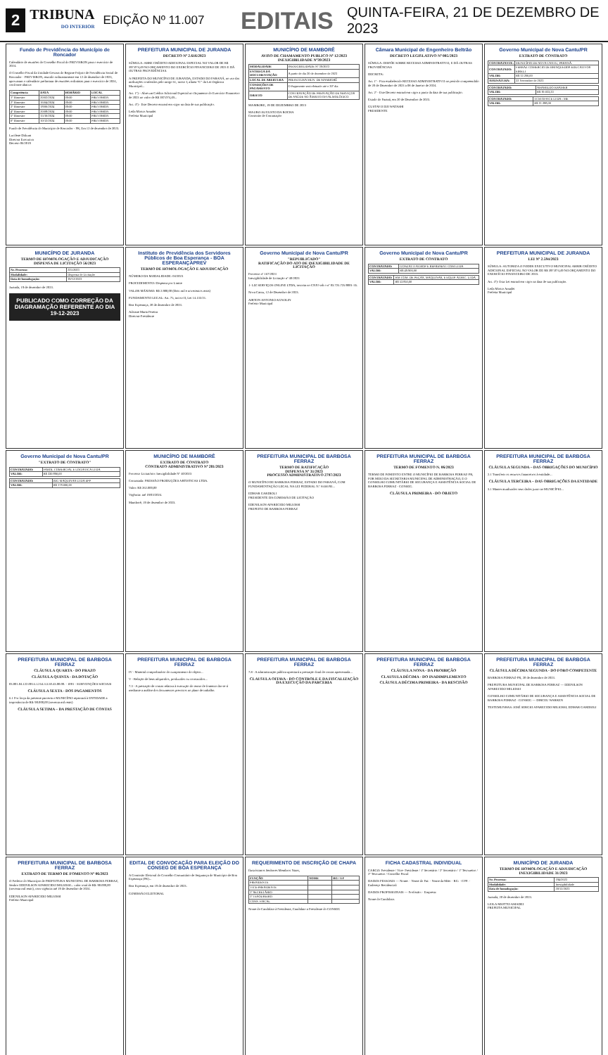2
TRIBUNA
DO INTERIOR
EDIÇÃO Nº 11.007
EDITAIS
QUINTA-FEIRA, 21 DE DEZEMBRO DE 2023
Fundo de Previdência do Município de Roncador
Calendário de reuniões do Conselho Fiscal do PREVISRON para o exercício de 2024.
O Conselho Fiscal da Unidade Gestora do Regime Próprio de Previdência Social de Roncador - PREVISRON, reunido ordinariamente em 12 de dezembro de 2023, aprovaram o calendário preliminar de reuniões ordinárias para o exercício de 2024, conforme abaixo:
| Competência | DATA | HORÁRIO | LOCAL |
| --- | --- | --- | --- |
| 1º Bimestre | 20/02/2024 | 09:00 | PREVISRON |
| 2º Bimestre | 16/04/2024 | 09:00 | PREVISRON |
| 3º Bimestre | 18/06/2024 | 09:00 | PREVISRON |
| 4º Bimestre | 20/08/2024 | 09:00 | PREVISRON |
| 5º Bimestre | 15/10/2024 | 09:00 | PREVISRON |
| 6º Bimestre | 10/12/2024 | 09:00 | PREVISRON |
Fundo de Previdência do Município de Roncador - PR, Em 12 de dezembro de 2023.
Lucilene Ditkum
Diretora Executiva
Decreto 06/2019
PREFEITURA MUNICIPAL DE JURANDA
DECRETO Nº 2.616/2023
SÚMULA: ABRE CRÉDITO ADICIONAL ESPECIAL NO VALOR DE R$ 397.074,49 NO ORÇAMENTO DO EXERCÍCIO FINANCEIRO DE 2023 E DÁ OUTRAS PROVIDÊNCIAS.
A PREFEITA DO MUNICÍPIO DE JURANDA, ESTADO DO PARANÁ, no uso das atribuições conferidas pelo artigo 61, inciso I, alínea "C" da Lei Orgânica Municipal...
Art. 1º) – Abre um Crédito Adicional Especial no Orçamento do Exercício Financeiro de 2023 no valor de R$ 397.074,49...
Art. 4º) - Este Decreto entrará em vigor na data de sua publicação.
Leila Miotto Amadei
Prefeita Municipal
MUNICÍPIO DE MAMBORÊ
AVISO DE CHAMAMENTO PUBLICO Nº 12/2023
INEXIGIBILIDADE Nº39/2023
| MODALIDADE | INEXIGIBILIDADE Nº 39/2023 |
| ENTREGA DA DOCUMENTAÇÃO | A partir do dia 20 de dezembro de 2023 |
| LOCAL DE ABERTURA | PREFEITURA MUN. DE MAMBORÊ |
| CONDIÇÕES DE PAGAMENTO | O Pagamento será efetuado até o 30º dia |
| OBJETO | CONTRATAÇÃO DE PRESTAÇÃO DE SERVIÇOS DE SAÚDE NO ÂMBITO OFTALMOLÓGICO |
MAMBORE, 19 DE DEZEMBRO DE 2023
MAURO AUGUSTO DA ROCHA
Comissão de Contratação
Câmara Municipal de Engenheiro Beltrão
DECRETO LEGISLATIVO Nº 005/2023
SÚMULA: DISPÕE SOBRE RECESSO ADMINISTRATIVO, E DÁ OUTRAS PROVIDÊNCIAS
DECRETA:
Art. 1º - Fica estabelecido RECESSO ADMINISTRATIVO no período compreendido de 20 de Dezembro de 2023 a 08 de Janeiro de 2024.
Art. 2º - Este Decreto entrará em vigor a partir da data de sua publicação.
Estado do Paraná, em 20 de Dezembro de 2023.
GUSTAVO EIJI WATASHI
PRESIDENTE
Governo Municipal de Nova Cantu/PR
EXTRATO DE CONTRATO
| CONTRATANTE: | MUNICÍPIO DE NOVA CANTU, PARANÁ. |
| CONTRATADO: | FERRAZ COMERCIO DE BRINQUEDOS EDUCATIVOS EIRELI |
| VALOR: | R$ 12.200,00 |
| ASSINATURA: | 22 Novembro de 2023 |
| CONTRATADO: | AMARILDO KRAMER |
| VALOR: | R$ 19.033,33 |
| CONTRATADO: | TCM OFFICE LTDA - ME |
| VALOR: | R$ 11.398,00 |
MUNICÍPIO DE JURANDA
TERMO DE HOMOLOGAÇÃO E ADJUDICAÇÃO
DISPENSA DE LICITAÇÃO 56/2023
| Nr. Processo: | 225/2023 |
| Modalidade: | Dispensa de Licitação |
| Data de homologação: | 19/12/2023 |
Juranda, 19 de dezembro de 2023.
PUBLICADO COMO CORREÇÃO DA DIAGRAMAÇÃO REFERENTE AO DIA 19-12-2023
Instituto de Previdência dos Servidores Públicos de Boa Esperança - BOA ESPERANÇAPREV
TERMO DE HOMOLOGAÇÃO E ADJUDICAÇÃO
NÚMERO DA MODALIDADE: 04/2023
PROCEDIMENTO: Dispensa por Limite
VALOR MÁXIMO: R$ 2.900,00 (Dois mil e novecentos reais)
FUNDAMENTO LEGAL: Art. 75, inciso II, Lei 14.133/21.
Boa Esperança, 20 de dezembro de 2023.
Adriane Maria Pereira
Diretora-Presidente
Governo Municipal de Nova Cantu/PR
"REPUBLICADO"
RATIFICAÇÃO DO ATO DE INEXIGIBILIDADE DE LICITAÇÃO
Processo nº 167/2023
Inexigibilidade de Licitação nº 40/2023
1- LIZ SERVIÇOS ONLINE LTDA, inscrita no CNPJ sob o nº 03.725.725/0001-35.
Nova Cantu, 12 de Dezembro de 2023.
AIRTON ANTONIO AGNOLIN
Prefeito Municipal
Governo Municipal de Nova Cantu/PR
EXTRATO DE CONTRATO
| CONTRATADO: | GONZATTI AGROP E REPRESENT COM LTDA |
| VALOR: | R$ 49.900,00 |
| CONTRATADO: | HM COM. DE PEÇAS, MAQUINAS, E EQUIP. AGRIC. LTDA |
| VALOR: | R$ 53.850,00 |
PREFEITURA MUNICIPAL DE JURANDA
LEI Nº 2.594/2023
SÚMULA: AUTORIZA O PODER EXECUTIVO MUNICIPAL ABRIR CRÉDITO ADICIONAL ESPECIAL NO VALOR DE R$ 397.074,49 NO ORÇAMENTO DO EXERCÍCIO FINANCEIRO DE 2023.
Art. 4º)- Esta Lei entrará em vigor na data de sua publicação.
Leila Miotto Amadei
Prefeita Municipal
Governo Municipal de Nova Cantu/PR
"EXTRATO DE CONTRATO"
| CONTRATADO: | FAROL COMERCIAL E LOGISTICA LTDA |
| VALOR: | R$ 330.890,00 |
| CONTRATADO: | BIG MAQUINAS LTDA EPP |
| VALOR: | R$ 178.000,00 |
MUNICÍPIO DE MAMBORÊ
EXTRATO DE CONTRATO
CONTRATO ADMINISTRATIVO Nº 281/2023
Processo Licitatório: Inexigibilidade Nº 40/2023
Contratada: PRESSÃO PRODUÇÕES ARTISTICAS LTDA.
Valor: R$ 262.000,00
Vigência: até 19/03/2024.
Mamborê, 19 de dezembro de 2023.
PREFEITURA MUNICIPAL DE BARBOSA FERRAZ
TERMO DE RATIFICAÇÃO
DISPENSA Nº 31/2023
PROCESSO ADMINISTRATIVO 2797/2023
O MUNICÍPIO DE BARBOSA FERRAZ, ESTADO DO PARANÁ, COM FUNDAMENTAÇÃO LEGAL NA LEI FEDERAL N.º 8.666/93...
EDMAR GARDIOLI
PRESIDENTE DA COMISSÃO DE LICITAÇÃO
EDENILSON APARECIDO MILIOSSI
PREFEITO DE BARBOSA FERRAZ
PREFEITURA MUNICIPAL DE BARBOSA FERRAZ
TERMO DE FOMENTO N. 06/2023
TERMO DE FOMENTO ENTRE O MUNICÍPIO DE BARBOSA FERRAZ-PR, POR MEIO DA SECRETARIA MUNICIPAL DE ADMINISTRAÇÃO, E O CONSELHO COMUNITÁRIO DE SEGURANÇA E ASSISTÊNCIA SOCIAL DE BARBOSA FERRAZ - CONSEG.
CLÁUSULA PRIMEIRA - DO OBJETO
PREFEITURA MUNICIPAL DE BARBOSA FERRAZ
CLÁUSULA SEGUNDA – DAS OBRIGAÇÕES DO MUNICÍPIO
2.1 Transferir os recursos financeiros à entidade...
CLÁUSULA TERCEIRA – DAS OBRIGAÇÕES DA ENTIDADE
3.1 Manter atualizados seus dados junto ao MUNICÍPIO...
PREFEITURA MUNICIPAL DE BARBOSA FERRAZ
CLÁUSULA QUARTA - DO PRAZO
CLÁUSULA QUINTA - DA DOTAÇÃO
03.001.04.122.0014.1.254.3.3.50.43.00.00. - 1001 - SUBVENÇÕES SOCIAIS
CLÁUSULA SEXTA - DOS PAGAMENTOS
6.1 Por força da presente parceria o MUNICÍPIO repassará à ENTIDADE a importância de R$: 90.000,00 (noventa mil reais)
CLÁUSULA SETIMA – DA PRESTAÇÃO DE CONTAS
PREFEITURA MUNICIPAL DE BARBOSA FERRAZ
IV - Material comprobatório do cumprimento do objeto...
V - Relação de bens adquiridos, produzidos ou construídos...
7.3 - A prestação de contas relativa à execução do termo de fomento dar-se-á mediante a análise dos documentos previstos no plano de trabalho.
PREFEITURA MUNICIPAL DE BARBOSA FERRAZ
7.8 - A administração pública apreciará a prestação final de contas apresentada...
CLAUSULA OITAVA - DO CONTROLE E DA FISCALIZAÇÃO DA EXECUÇÃO DA PARCERIA
PREFEITURA MUNICIPAL DE BARBOSA FERRAZ
CLÁUSULA NONA - DA PROIBIÇÃO
CLAUSULA DÉCIMA - DO INADIMPLEMENTO
CLÁUSULA DÉCIMA PRIMEIRA - DA RESCISÃO
PREFEITURA MUNICIPAL DE BARBOSA FERRAZ
CLÁUSULA DÉCIMA SEGUNDA - DO FORO COMPETENTE
BARBOSA FERRAZ-PR, 20 de dezembro de 2023.
PREFEITURA MUNICIPAL DE BARBOSA FERRAZ — EDENILSON APARECIDO MILIOSSI
CONSELHO COMUNITÁRIO DE SEGURANÇA E ASSISTÊNCIA SOCIAL DE BARBOSA FERRAZ - CONSEG — DIRCEU WARKEN
TESTEMUNHAS: JOSÉ SERGIO APARECIDO MILIOSSI; EDMAR GARDIOLI
PREFEITURA MUNICIPAL DE BARBOSA FERRAZ
EXTRATO DE TERMO DE FOMENTO Nº 06/2023
O Prefeito do Município de PREFEITURA MUNICIPAL DE BARBOSA FERRAZ, Senhor EDENILSON APARECIDO MILIOSSI... valor total de R$: 90.000,00 (noventa mil reais), com vigência até 19 de dezembro de 2024.
EDENILSON APARECIDO MILIOSSI
Prefeito Municipal
EDITAL DE CONVOCAÇÃO PARA ELEIÇÃO DO CONSEG DE BOA ESPERANÇA
A Comissão Eleitoral do Conselho Comunitário de Segurança do Município de Boa Esperança (PR)...
Boa Esperança, em 19 de dezembro de 2023.
COMISSÃO ELEITORAL
REQUERIMENTO DE INSCRIÇÃO DE CHAPA
Ilustríssimos Senhores Membros Natos,
| FUNÇÃO | NOME | RG / UF |
| --- | --- | --- |
| PRESIDENTE | | |
| VICE-PRESIDENTE | | |
| 1º SECRETÁRIO | | |
| 1º TESOUREIRO | | |
| CONS. FISCAL | | |
Nome do Candidato à Presidente, Candidato a Presidente do CONSEG
FICHA CADASTRAL INDIVIDUAL
CARGO: Presidente / Vice- Presidente / 1º Secretário / 2º Secretário / 1º Tesoureiro / 2º Tesoureiro / Conselho Fiscal
DADOS PESSOAIS — Nome: · Nome do Pai: · Nome da Mãe: · RG: · CPF: · Endereço Residencial:
DADOS PROFISSIONAIS — Profissão: · Empresa:
Nome do Candidato.
MUNICÍPIO DE JURANDA
TERMO DE HOMOLOGAÇÃO E ADJUDICAÇÃO
INEXIGIBILIDADE 31/2023
| Nr. Processo: | 184/2023 |
| Modalidade: | Inexigibilidade |
| Data de homologação: | 20/12/2023 |
Juranda, 20 de dezembro de 2023.
LEILA MIOTTO AMADEI
PREFEITA MUNICIPAL